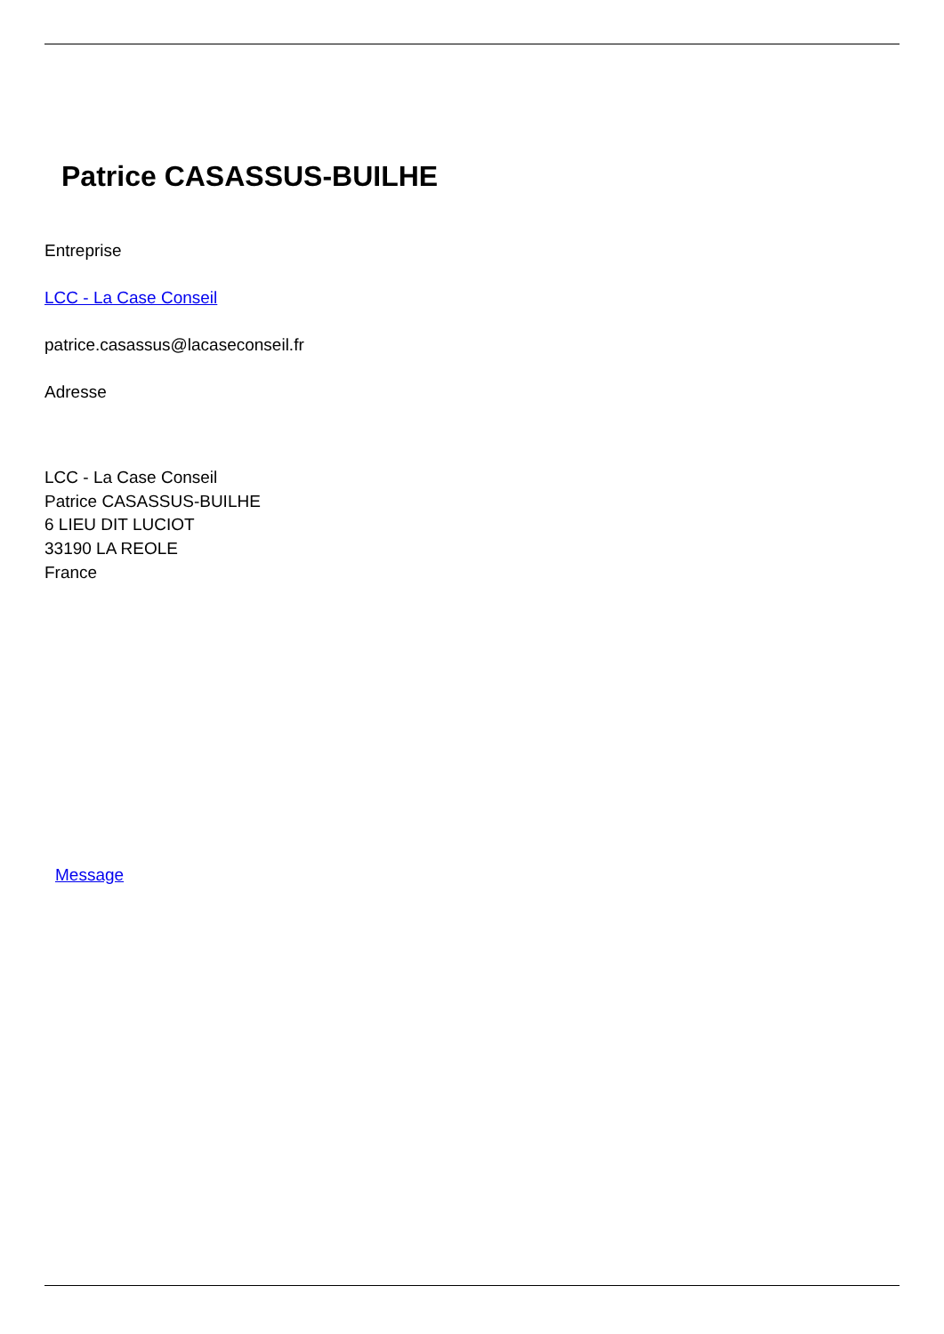Patrice CASASSUS-BUILHE
Entreprise
LCC - La Case Conseil
patrice.casassus@lacaseconseil.fr
Adresse
LCC - La Case Conseil
Patrice CASASSUS-BUILHE
6 LIEU DIT LUCIOT
33190 LA REOLE
France
Message